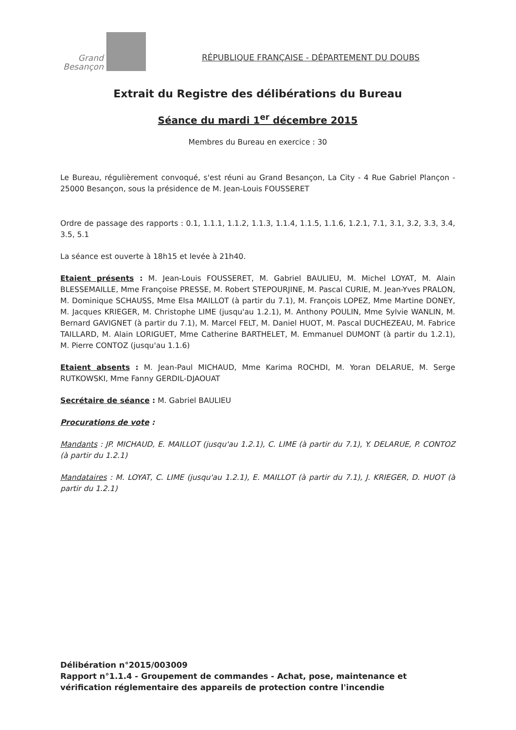Grand
Besançon
RÉPUBLIQUE FRANÇAISE - DÉPARTEMENT DU DOUBS
Extrait du Registre des délibérations du Bureau
Séance du mardi 1<sup>er</sup> décembre 2015
Membres du Bureau en exercice : 30
Le Bureau, régulièrement convoqué, s'est réuni au Grand Besançon, La City - 4 Rue Gabriel Plançon - 25000 Besançon, sous la présidence de M. Jean-Louis FOUSSERET
Ordre de passage des rapports : 0.1, 1.1.1, 1.1.2, 1.1.3, 1.1.4, 1.1.5, 1.1.6, 1.2.1, 7.1, 3.1, 3.2, 3.3, 3.4, 3.5, 5.1
La séance est ouverte à 18h15 et levée à 21h40.
Etaient présents : M. Jean-Louis FOUSSERET, M. Gabriel BAULIEU, M. Michel LOYAT, M. Alain BLESSEMAILLE, Mme Françoise PRESSE, M. Robert STEPOURJINE, M. Pascal CURIE, M. Jean-Yves PRALON, M. Dominique SCHAUSS, Mme Elsa MAILLOT (à partir du 7.1), M. François LOPEZ, Mme Martine DONEY, M. Jacques KRIEGER, M. Christophe LIME (jusqu'au 1.2.1), M. Anthony POULIN, Mme Sylvie WANLIN, M. Bernard GAVIGNET (à partir du 7.1), M. Marcel FELT, M. Daniel HUOT, M. Pascal DUCHEZEAU, M. Fabrice TAILLARD, M. Alain LORIGUET, Mme Catherine BARTHELET, M. Emmanuel DUMONT (à partir du 1.2.1), M. Pierre CONTOZ (jusqu'au 1.1.6)
Etaient absents : M. Jean-Paul MICHAUD, Mme Karima ROCHDI, M. Yoran DELARUE, M. Serge RUTKOWSKI, Mme Fanny GERDIL-DJAOUAT
Secrétaire de séance : M. Gabriel BAULIEU
Procurations de vote :
Mandants : JP. MICHAUD, E. MAILLOT (jusqu'au 1.2.1), C. LIME (à partir du 7.1), Y. DELARUE, P. CONTOZ (à partir du 1.2.1)
Mandataires : M. LOYAT, C. LIME (jusqu'au 1.2.1), E. MAILLOT (à partir du 7.1), J. KRIEGER, D. HUOT (à partir du 1.2.1)
Délibération n°2015/003009
Rapport n°1.1.4 - Groupement de commandes - Achat, pose, maintenance et vérification réglementaire des appareils de protection contre l'incendie